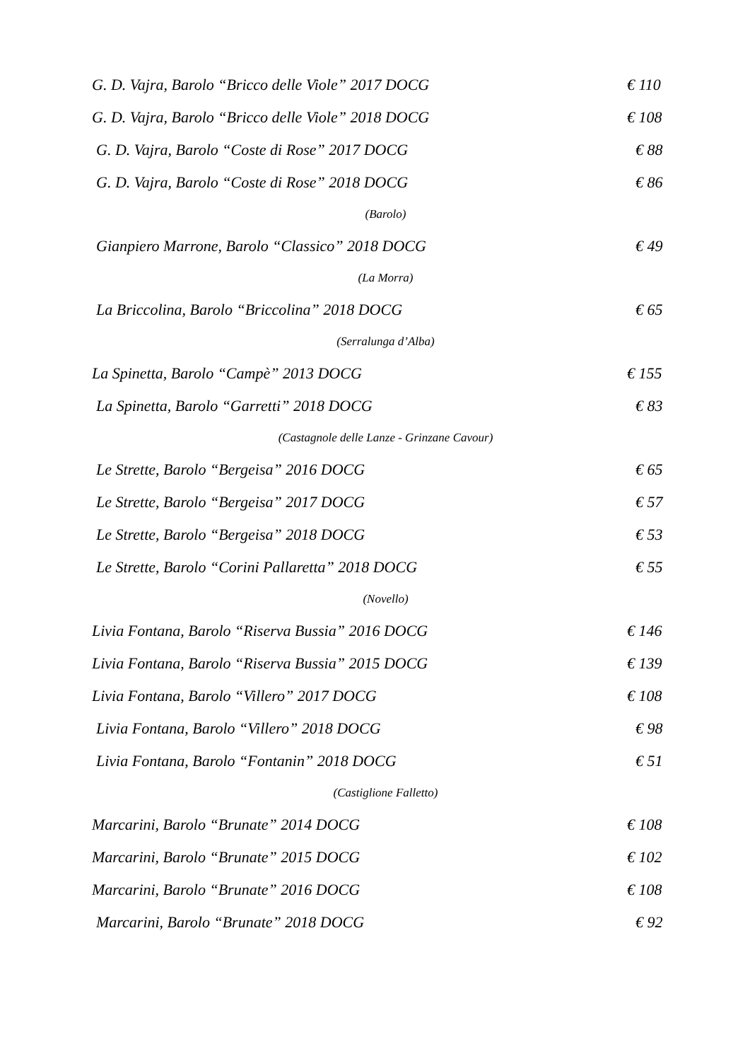G. D. Vajra, Barolo “Bricco delle Viole” 2017 DOCG € 110
G. D. Vajra, Barolo “Bricco delle Viole” 2018 DOCG € 108
G. D. Vajra, Barolo “Coste di Rose” 2017 DOCG € 88
G. D. Vajra, Barolo “Coste di Rose” 2018 DOCG € 86
(Barolo)
Gianpiero Marrone, Barolo “Classico” 2018 DOCG € 49
(La Morra)
La Briccolina, Barolo “Briccolina” 2018 DOCG € 65
(Serralunga d’Alba)
La Spinetta, Barolo “Campè” 2013 DOCG € 155
La Spinetta, Barolo “Garretti” 2018 DOCG € 83
(Castagnole delle Lanze - Grinzane Cavour)
Le Strette, Barolo “Bergeisa” 2016 DOCG € 65
Le Strette, Barolo “Bergeisa” 2017 DOCG € 57
Le Strette, Barolo “Bergeisa” 2018 DOCG € 53
Le Strette, Barolo “Corini Pallaretta” 2018 DOCG € 55
(Novello)
Livia Fontana, Barolo “Riserva Bussia” 2016 DOCG € 146
Livia Fontana, Barolo “Riserva Bussia” 2015 DOCG € 139
Livia Fontana, Barolo “Villero” 2017 DOCG € 108
Livia Fontana, Barolo “Villero” 2018 DOCG € 98
Livia Fontana, Barolo “Fontanin” 2018 DOCG € 51
(Castiglione Falletto)
Marcarini, Barolo “Brunate” 2014 DOCG € 108
Marcarini, Barolo “Brunate” 2015 DOCG € 102
Marcarini, Barolo “Brunate” 2016 DOCG € 108
Marcarini, Barolo “Brunate” 2018 DOCG € 92